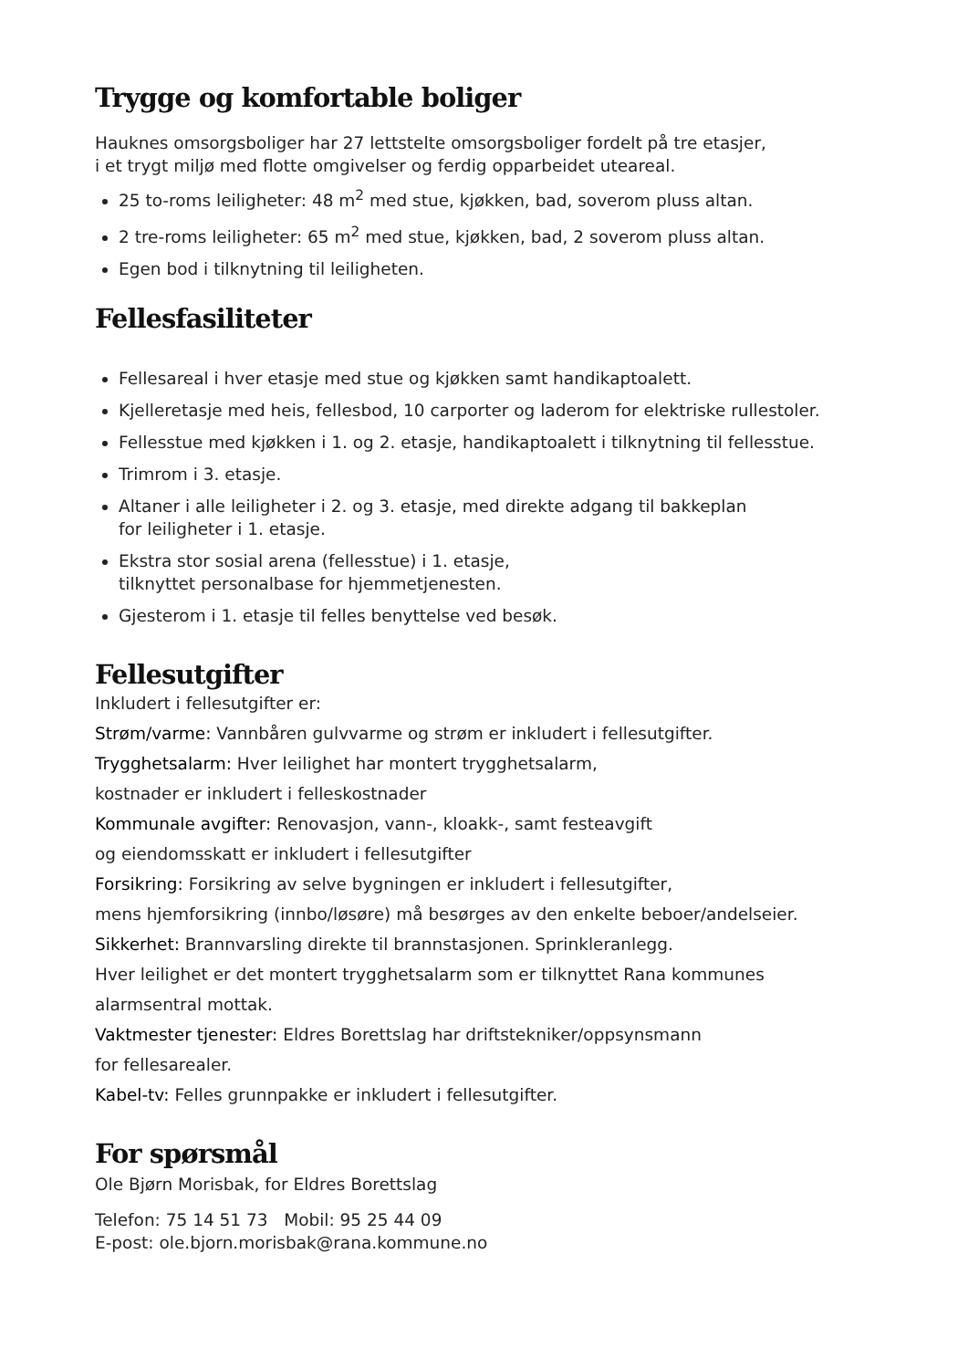Trygge og komfortable boliger
Hauknes omsorgsboliger har 27 lettstelte omsorgsboliger fordelt på tre etasjer,
i et trygt miljø med flotte omgivelser og ferdig opparbeidet uteareal.
25 to-roms leiligheter: 48 m<sup>2</sup> med stue, kjøkken, bad, soverom pluss altan.
2 tre-roms leiligheter: 65 m<sup>2</sup> med stue, kjøkken, bad, 2 soverom pluss altan.
Egen bod i tilknytning til leiligheten.
Fellesfasiliteter
Fellesareal i hver etasje med stue og kjøkken samt handikaptoalett.
Kjelleretasje med heis, fellesbod, 10 carporter og laderom for elektriske rullestoler.
Fellesstue med kjøkken i 1. og 2. etasje, handikaptoalett i tilknytning til fellesstue.
Trimrom i 3. etasje.
Altaner i alle leiligheter i 2. og 3. etasje, med direkte adgang til bakkeplan
for leiligheter i 1. etasje.
Ekstra stor sosial arena (fellesstue) i 1. etasje,
tilknyttet personalbase for hjemmetjenesten.
Gjesterom i 1. etasje til felles benyttelse ved besøk.
Fellesutgifter
Inkludert i fellesutgifter er:
Strøm/varme: Vannbåren gulvvarme og strøm er inkludert i fellesutgifter.
Trygghetsalarm: Hver leilighet har montert trygghetsalarm,
kostnader er inkludert i felleskostnader
Kommunale avgifter: Renovasjon, vann-, kloakk-, samt festeavgift
og eiendomsskatt er inkludert i fellesutgifter
Forsikring: Forsikring av selve bygningen er inkludert i fellesutgifter,
mens hjemforsikring (innbo/løsøre) må besørges av den enkelte beboer/andelseier.
Sikkerhet: Brannvarsling direkte til brannstasjonen. Sprinkleranlegg.
Hver leilighet er det montert trygghetsalarm som er tilknyttet Rana kommunes
alarmsentral mottak.
Vaktmester tjenester: Eldres Borettslag har driftstekniker/oppsynsmann
for fellesarealer.
Kabel-tv: Felles grunnpakke er inkludert i fellesutgifter.
For spørsmål
Ole Bjørn Morisbak, for Eldres Borettslag
Telefon: 75 14 51 73 Mobil: 95 25 44 09
E-post: ole.bjorn.morisbak@rana.kommune.no